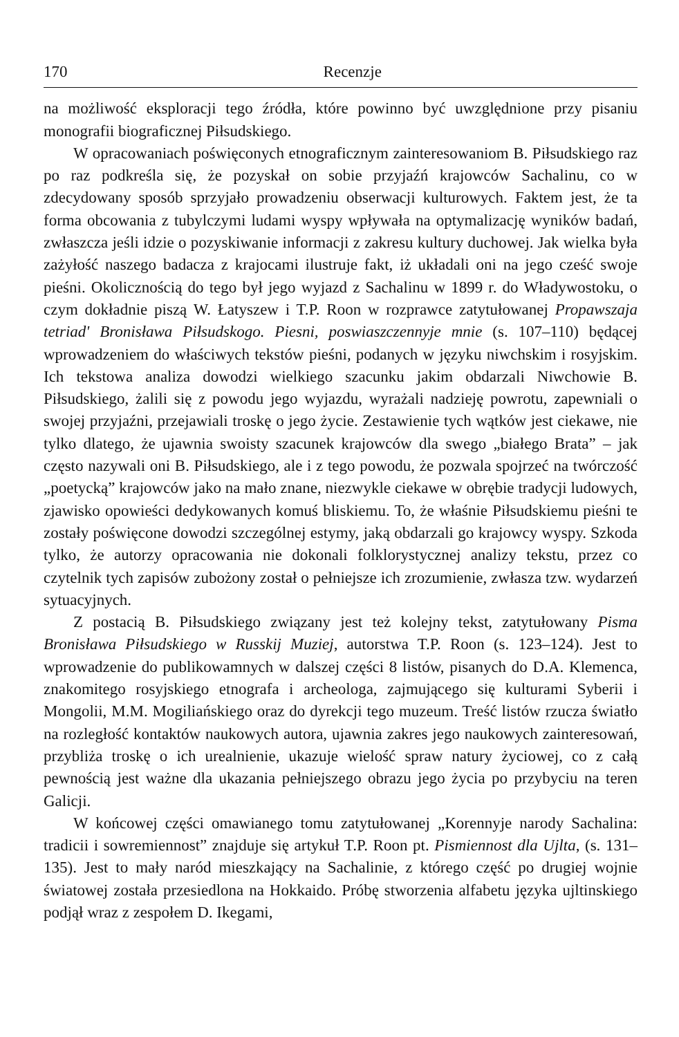170 Recenzje
na możliwość eksploracji tego źródła, które powinno być uwzględnione przy pisaniu monografii biograficznej Piłsudskiego.
W opracowaniach poświęconych etnograficznym zainteresowaniom B. Piłsudskiego raz po raz podkreśla się, że pozyskał on sobie przyjaźń krajowców Sachalinu, co w zdecydowany sposób sprzyjało prowadzeniu obserwacji kulturowych. Faktem jest, że ta forma obcowania z tubylczymi ludami wyspy wpływała na optymalizację wyników badań, zwłaszcza jeśli idzie o pozyskiwanie informacji z zakresu kultury duchowej. Jak wielka była zażyłość naszego badacza z krajocami ilustruje fakt, iż układali oni na jego cześć swoje pieśni. Okolicznością do tego był jego wyjazd z Sachalinu w 1899 r. do Władywostoku, o czym dokładnie piszą W. Łatyszew i T.P. Roon w rozprawce zatytułowanej Propawszaja tetriad' Bronisława Piłsudskogo. Piesni, poswiaszczennyje mnie (s. 107–110) będącej wprowadzeniem do właściwych tekstów pieśni, podanych w języku niwchskim i rosyjskim. Ich tekstowa analiza dowodzi wielkiego szacunku jakim obdarzali Niwchowie B. Piłsudskiego, żalili się z powodu jego wyjazdu, wyrażali nadzieję powrotu, zapewniali o swojej przyjaźni, przejawiali troskę o jego życie. Zestawienie tych wątków jest ciekawe, nie tylko dlatego, że ujawnia swoisty szacunek krajowców dla swego „białego Brata” – jak często nazywali oni B. Piłsudskiego, ale i z tego powodu, że pozwala spojrzeć na twórczość „poetycką” krajowców jako na mało znane, niezwykle ciekawe w obrębie tradycji ludowych, zjawisko opowieści dedykowanych komuś bliskiemu. To, że właśnie Piłsudskiemu pieśni te zostały poświęcone dowodzi szczególnej estymy, jaką obdarzali go krajowcy wyspy. Szkoda tylko, że autorzy opracowania nie dokonali folklorystycznej analizy tekstu, przez co czytelnik tych zapisów zubożony został o pełniejsze ich zrozumienie, zwłasza tzw. wydarzeń sytuacyjnych.
Z postacią B. Piłsudskiego związany jest też kolejny tekst, zatytułowany Pisma Bronisława Piłsudskiego w Russkij Muziej, autorstwa T.P. Roon (s. 123–124). Jest to wprowadzenie do publikowamnych w dalszej części 8 listów, pisanych do D.A. Klemenca, znakomitego rosyjskiego etnografa i archeologa, zajmującego się kulturami Syberii i Mongolii, M.M. Mogiliańskiego oraz do dyrekcji tego muzeum. Treść listów rzucza światło na rozległość kontaktów naukowych autora, ujawnia zakres jego naukowych zainteresowań, przybliża troskę o ich urealnienie, ukazuje wielość spraw natury życiowej, co z całą pewnością jest ważne dla ukazania pełniejszego obrazu jego życia po przybyciu na teren Galicji.
W końcowej części omawianego tomu zatytułowanej „Korennyje narody Sachalina: tradicii i sowremiennost” znajduje się artykuł T.P. Roon pt. Pismiennost dla Ujlta, (s. 131–135). Jest to mały naród mieszkający na Sachalinie, z którego część po drugiej wojnie światowej została przesiedlona na Hokkaido. Próbę stworzenia alfabetu języka ujltinskiego podjął wraz z zespołem D. Ikegami,